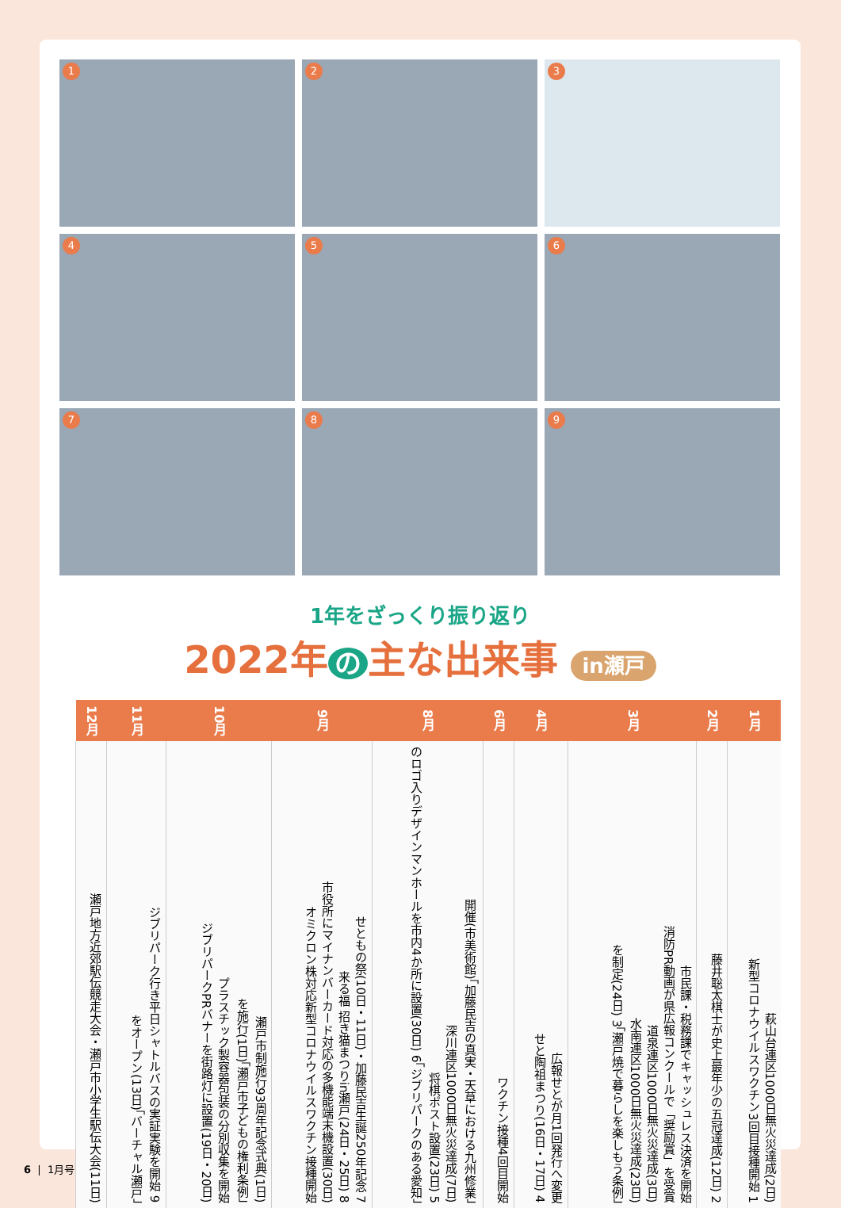1
2
3
4
5
6
7
8
9
1年をざっくり振り返り
2022年 の 主な出来事 in瀬戸
| 1月 | 2月 | 3月 | 4月 | 6月 | 8月 | 9月 | 10月 | 11月 | 12月 |
| --- | --- | --- | --- | --- | --- | --- | --- | --- | --- |
| 萩山台連区1000日無火災達成(2日) 新型コロナウイルスワクチン3回目接種開始 1 | 藤井聡太棋士が史上最年少の五冠達成(12日) 2 | 市民課・税務課でキャッシュレス決済を開始 消防PR動画が県広報コンクールで「奨励賞」を受賞 道泉連区1000日無火災達成(3日) 水南連区1000日無火災達成(23日) 「瀬戸焼で暮らしを楽しもう条例」を制定(24日) 3 | 広報せとが月1回発行へ変更 せと陶祖まつり(16日・17日) 4 | ワクチン接種4回目開始 | 「加藤民吉の真実・天草における九州修業」開催(市美術館) 深川連区1000日無火災達成(7日) 将棋ポスト設置(23日) 5 「ジブリパークのある愛知」のロゴ入りデザインマンホールを市内4か所に設置(30日) 6 | せともの祭(10日・11日)・加藤民吉生誕250年記念 7 来る福 招き猫まつりin瀬戸(24日・25日) 8 市役所にマイナンバーカード対応の多機能端末機設置(30日) オミクロン株対応新型コロナウイルスワクチン接種開始 | 瀬戸市制施行93周年記念式典(1日) 「瀬戸市子どもの権利条例」を施行(1日) プラスチック製容器包装の分別収集を開始 ジブリパークPRバナーを街路灯に設置(19日・20日) | ジブリパーク行き平日シャトルバスの実証実験を開始 9 「バーチャル瀬戸」をオープン(13日) | 瀬戸地方近郊駅伝競走大会・瀬戸市小学生駅伝大会(11日) |
6 | 1月号